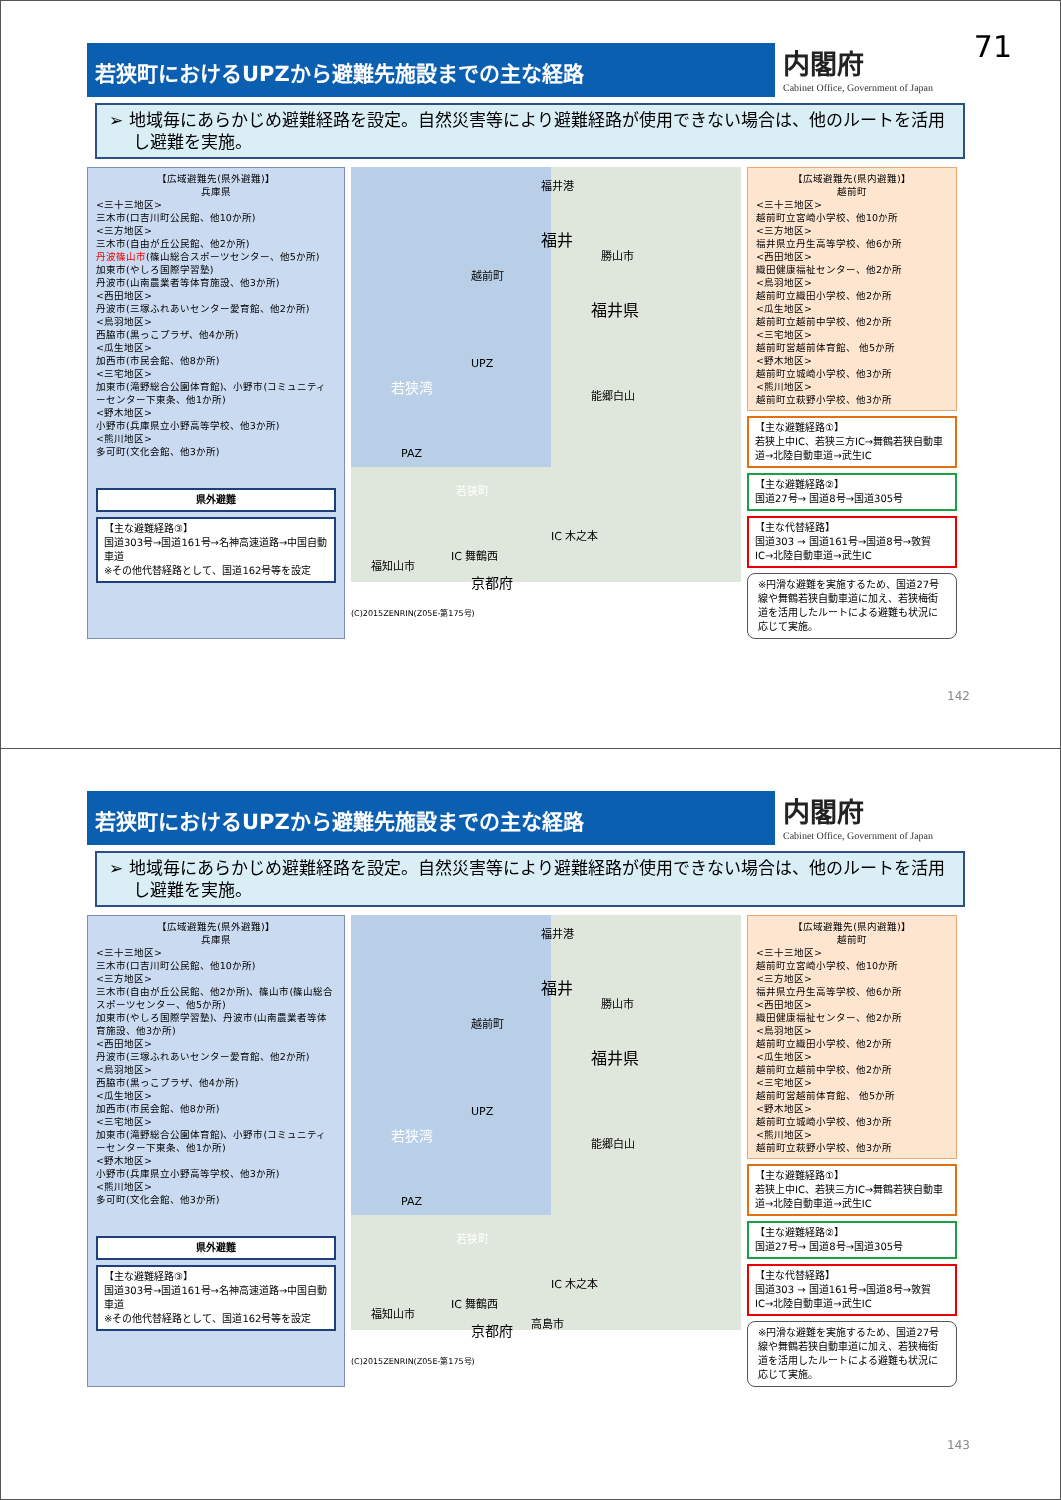71
若狭町におけるUPZから避難先施設までの主な経路
内閣府
Cabinet Office, Government of Japan
➢ 地域毎にあらかじめ避難経路を設定。自然災害等により避難経路が使用できない場合は、他のルートを活用し避難を実施。
【広域避難先(県外避難)】
兵庫県
<三十三地区>
三木市(口吉川町公民館、他10か所)
<三方地区>
三木市(自由が丘公民館、他2か所)
丹波篠山市(篠山総合スポーツセンター、他5か所)
加東市(やしろ国際学習塾)
丹波市(山南農業者等体育施設、他3か所)
<西田地区>
丹波市(三塚ふれあいセンター愛育館、他2か所)
<鳥羽地区>
西脇市(黒っこプラザ、他4か所)
<瓜生地区>
加西市(市民会館、他8か所)
<三宅地区>
加東市(滝野総合公園体育館)、小野市(コミュニティーセンター下東条、他1か所)
<野木地区>
小野市(兵庫県立小野高等学校、他3か所)
<熊川地区>
多可町(文化会館、他3か所)
県外避難
【主な避難経路③】
国道303号→国道161号→名神高速道路→中国自動車道
※その他代替経路として、国道162号等を設定
福井港
福井
勝山市
越前町
福井県
若狭湾
UPZ
PAZ
若狭町
能郷白山
IC 木之本
IC 舞鶴西
福知山市
京都府
(C)2015ZENRIN(Z05E-第175号)
【広域避難先(県内避難)】
越前町
<三十三地区>
越前町立宮崎小学校、他10か所
<三方地区>
福井県立丹生高等学校、他6か所
<西田地区>
織田健康福祉センター、他2か所
<鳥羽地区>
越前町立織田小学校、他2か所
<瓜生地区>
越前町立越前中学校、他2か所
<三宅地区>
越前町営越前体育館、 他5か所
<野木地区>
越前町立城崎小学校、他3か所
<熊川地区>
越前町立萩野小学校、他3か所
【主な避難経路①】
若狭上中IC、若狭三方IC→舞鶴若狭自動車道→北陸自動車道→武生IC
【主な避難経路②】
国道27号→ 国道8号→国道305号
【主な代替経路】
国道303 → 国道161号→国道8号→敦賀IC→北陸自動車道→武生IC
※円滑な避難を実施するため、国道27号線や舞鶴若狭自動車道に加え、若狭梅街道を活用したルートによる避難も状況に応じて実施。
142
若狭町におけるUPZから避難先施設までの主な経路
内閣府
Cabinet Office, Government of Japan
➢ 地域毎にあらかじめ避難経路を設定。自然災害等により避難経路が使用できない場合は、他のルートを活用し避難を実施。
【広域避難先(県外避難)】
兵庫県
<三十三地区>
三木市(口吉川町公民館、他10か所)
<三方地区>
三木市(自由が丘公民館、他2か所)、篠山市(篠山総合スポーツセンター、他5か所)
加東市(やしろ国際学習塾)、丹波市(山南農業者等体育施設、他3か所)
<西田地区>
丹波市(三塚ふれあいセンター愛育館、他2か所)
<鳥羽地区>
西脇市(黒っこプラザ、他4か所)
<瓜生地区>
加西市(市民会館、他8か所)
<三宅地区>
加東市(滝野総合公園体育館)、小野市(コミュニティーセンター下東条、他1か所)
<野木地区>
小野市(兵庫県立小野高等学校、他3か所)
<熊川地区>
多可町(文化会館、他3か所)
県外避難
【主な避難経路③】
国道303号→国道161号→名神高速道路→中国自動車道
※その他代替経路として、国道162号等を設定
福井港
福井
勝山市
越前町
福井県
若狭湾
UPZ
PAZ
若狭町
能郷白山
IC 木之本
IC 舞鶴西
高島市
福知山市
京都府
(C)2015ZENRIN(Z05E-第175号)
【広域避難先(県内避難)】
越前町
<三十三地区>
越前町立宮崎小学校、他10か所
<三方地区>
福井県立丹生高等学校、他6か所
<西田地区>
織田健康福祉センター、他2か所
<鳥羽地区>
越前町立織田小学校、他2か所
<瓜生地区>
越前町立越前中学校、他2か所
<三宅地区>
越前町営越前体育館、 他5か所
<野木地区>
越前町立城崎小学校、他3か所
<熊川地区>
越前町立萩野小学校、他3か所
【主な避難経路①】
若狭上中IC、若狭三方IC→舞鶴若狭自動車道→北陸自動車道→武生IC
【主な避難経路②】
国道27号→ 国道8号→国道305号
【主な代替経路】
国道303 → 国道161号→国道8号→敦賀IC→北陸自動車道→武生IC
※円滑な避難を実施するため、国道27号線や舞鶴若狭自動車道に加え、若狭梅街道を活用したルートによる避難も状況に応じて実施。
143